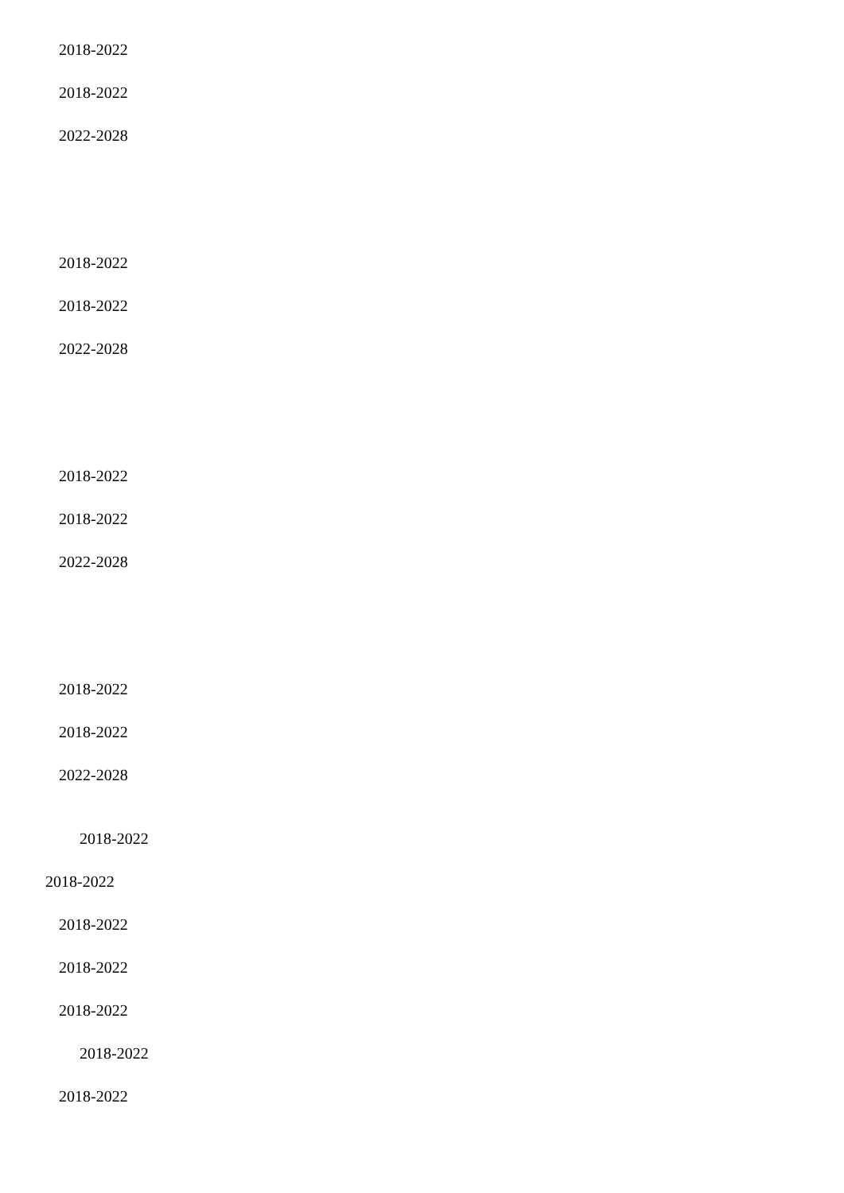2018-2022
2018-2022
2022-2028
2018-2022
2018-2022
2022-2028
2018-2022
2018-2022
2022-2028
2018-2022
2018-2022
2022-2028
2018-2022
2018-2022
2018-2022
2018-2022
2018-2022
2018-2022
2018-2022